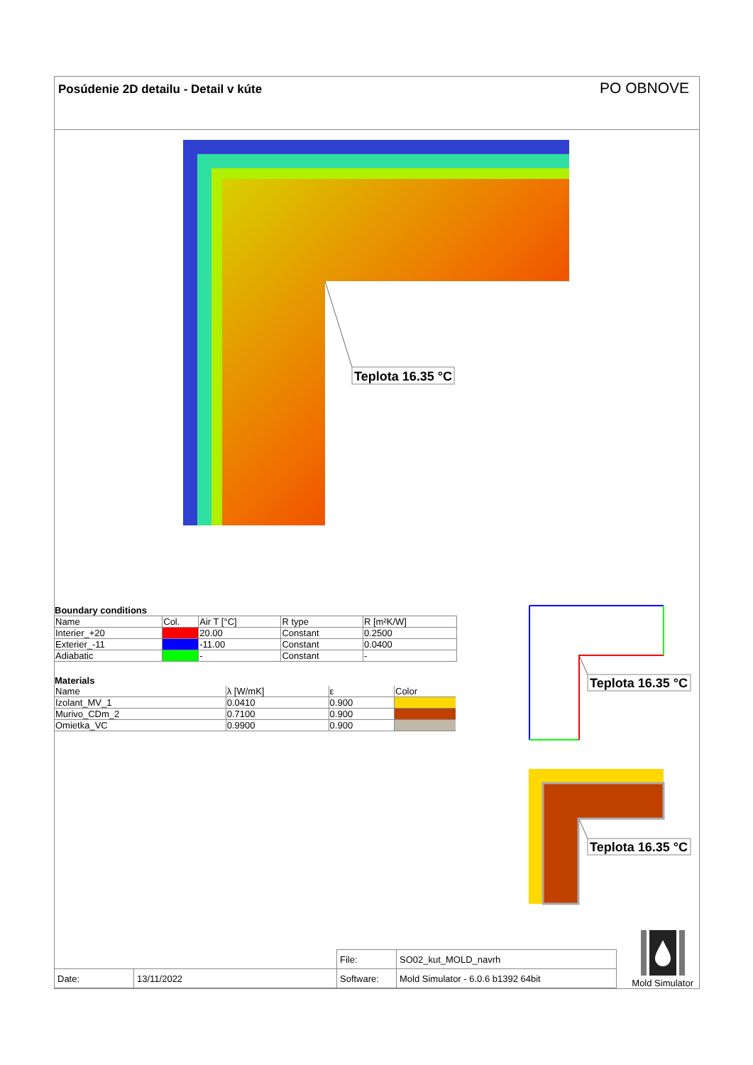Posúdenie 2D detailu - Detail v kúte PO OBNOVE
Teplota 16.35 °C
Boundary conditions
| Name | Col. | Air T [°C] | R type | R [m²K/W] |
| --- | --- | --- | --- | --- |
| Interier_+20 | | 20.00 | Constant | 0.2500 |
| Exterier_-11 | | -11.00 | Constant | 0.0400 |
| Adiabatic | | - | Constant | - |
Materials
| Name | λ [W/mK] | ε | Color |
| --- | --- | --- | --- |
| Izolant_MV_1 | 0.0410 | 0.900 | |
| Murivo_CDm_2 | 0.7100 | 0.900 | |
| Omietka_VC | 0.9900 | 0.900 | |
Teplota 16.35 °C
Teplota 16.35 °C
| | | File: | SO02_kut_MOLD_navrh |
| Date: | 13/11/2022 | Software: | Mold Simulator - 6.0.6 b1392 64bit |
Mold Simulator